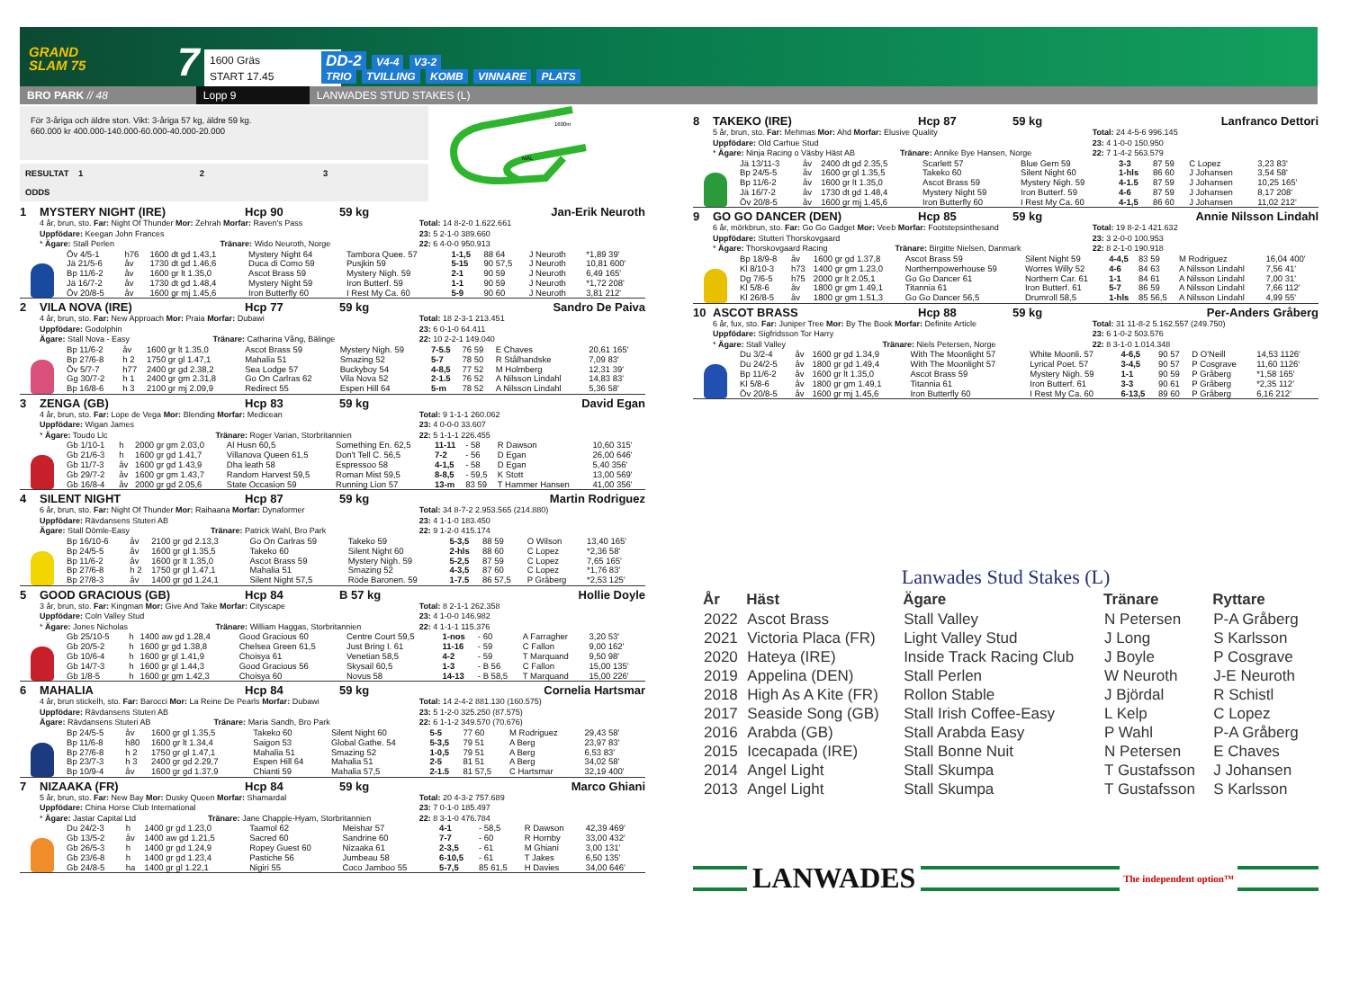GRAND
SLAM 75
7
1600 Gräs
START 17.45
DD-2 V4-4 V3-2
TRIO TVILLING KOMB VINNARE PLATS
BRO PARK // 48
Lopp 9
LANWADES STUD STAKES (L)
För 3-åriga och äldre ston. Vikt: 3-åriga 57 kg, äldre 59 kg.
660.000 kr 400.000-140.000-60.000-40.000-20.000
RESULTAT 1 2 3
ODDS
1600m
MÅL
1 MYSTERY NIGHT (IRE) Hcp 90 59 kg Jan-Erik Neuroth
4 år, brun, sto. Far: Night Of Thunder Mor: Zehrah Morfar: Raven's Pass
Uppfödare: Keegan John Frances
* Ägare: Stall Perlen Tränare: Wido Neuroth, Norge
Total: 14 8-2-0 1.622.661
23: 5 2-1-0 389.660
22: 6 4-0-0 950.913
| Öv 4/5-1 | h76 | 1600 dt gd 1.43,1 | Mystery Night 64 | Tambora Quee. 57 | 1-1,5 | 88 64 | J Neuroth | *1,89 39' |
| Jä 21/5-6 | åv | 1730 dt gd 1.46,6 | Duca di Como 59 | Pusjkin 59 | 5-15 | 90 57,5 | J Neuroth | 10,81 600' |
| Bp 11/6-2 | åv | 1600 gr lt 1.35,0 | Ascot Brass 59 | Mystery Nigh. 59 | 2-1 | 90 59 | J Neuroth | 6,49 165' |
| Jä 16/7-2 | åv | 1730 dt gd 1.48,4 | Mystery Night 59 | Iron Butterf. 59 | 1-1 | 90 59 | J Neuroth | *1,72 208' |
| Öv 20/8-5 | åv | 1600 gr mj 1.45,6 | Iron Butterfly 60 | I Rest My Ca. 60 | 5-9 | 90 60 | J Neuroth | 3,81 212' |
2 VILA NOVA (IRE) Hcp 77 59 kg Sandro De Paiva
4 år, brun, sto. Far: New Approach Mor: Praia Morfar: Dubawi
Uppfödare: Godolphin
Ägare: Stall Nova - Easy Tränare: Catharina Vång, Bälinge
Total: 18 2-3-1 213.451
23: 6 0-1-0 64.411
22: 10 2-2-1 149.040
| Bp 11/6-2 | åv | 1600 gr lt 1.35,0 | Ascot Brass 59 | Mystery Nigh. 59 | 7-5.5 | 76 59 | E Chaves | 20,61 165' |
| Bp 27/6-8 | h 2 | 1750 gr gl 1.47,1 | Mahalia 51 | Smazing 52 | 5-7 | 78 50 | R Stålhandske | 7,09 83' |
| Öv 5/7-7 | h77 | 2400 gr gd 2.38,2 | Sea Lodge 57 | Buckyboy 54 | 4-8,5 | 77 52 | M Holmberg | 12,31 39' |
| Gg 30/7-2 | h 1 | 2400 gr gm 2.31,8 | Go On Carlras 62 | Vila Nova 52 | 2-1.5 | 76 52 | A Nilsson Lindahl | 14,83 83' |
| Bp 16/8-6 | h 3 | 2100 gr mj 2.09,9 | Redirect 55 | Espen Hill 64 | 5-m | 78 52 | A Nilsson Lindahl | 5,36 58' |
3 ZENGA (GB) Hcp 83 59 kg David Egan
4 år, brun, sto. Far: Lope de Vega Mor: Blending Morfar: Medicean
Uppfödare: Wigan James
* Ägare: Toudo Llc Tränare: Roger Varian, Storbritannien
Total: 9 1-1-1 260.062
23: 4 0-0-0 33.607
22: 5 1-1-1 226.455
| Gb 1/10-1 | h | 2000 gr gm 2.03,0 | Al Husn 60,5 | Something En. 62,5 | 11-11 | - 58 | R Dawson | 10,60 315' |
| Gb 21/6-3 | h | 1600 gr gd 1.41,7 | Villanova Queen 61,5 | Don't Tell C. 56,5 | 7-2 | - 56 | D Egan | 26,00 646' |
| Gb 11/7-3 | åv | 1600 gr gd 1.43,9 | Dha leath 58 | Espressoo 58 | 4-1,5 | - 58 | D Egan | 5,40 356' |
| Gb 29/7-2 | åv | 1600 gr gm 1.43,7 | Random Harvest 59,5 | Roman Mist 59,5 | 8-8,5 | - 59,5 | K Stott | 13,00 569' |
| Gb 16/8-4 | åv | 2000 gr gd 2.05,6 | State Occasion 59 | Running Lion 57 | 13-m | 83 59 | T Hammer Hansen | 41,00 356' |
4 SILENT NIGHT Hcp 87 59 kg Martin Rodriguez
6 år, brun, sto. Far: Night Of Thunder Mor: Raihaana Morfar: Dynaformer
Uppfödare: Rävdansens Stuteri AB
Ägare: Stall Dömle-Easy Tränare: Patrick Wahl, Bro Park
Total: 34 8-7-2 2.953.565 (214.880)
23: 4 1-1-0 183.450
22: 9 1-2-0 415.174
| Bp 16/10-6 | åv | 2100 gr gd 2.13,3 | Go On Carlras 59 | Takeko 59 | 5-3,5 | 88 59 | O Wilson | 13,40 165' |
| Bp 24/5-5 | åv | 1600 gr gl 1.35,5 | Takeko 60 | Silent Night 60 | 2-hls | 88 60 | C Lopez | *2,36 58' |
| Bp 11/6-2 | åv | 1600 gr lt 1.35,0 | Ascot Brass 59 | Mystery Nigh. 59 | 5-2,5 | 87 59 | C Lopez | 7,65 165' |
| Bp 27/6-8 | h 2 | 1750 gr gl 1.47,1 | Mahalia 51 | Smazing 52 | 4-3,5 | 87 60 | C Lopez | *1,76 83' |
| Bp 27/8-3 | åv | 1400 gr gd 1.24,1 | Silent Night 57,5 | Röde Baronen. 59 | 1-7.5 | 86 57,5 | P Gråberg | *2,53 125' |
5 GOOD GRACIOUS (GB) Hcp 84 B 57 kg Hollie Doyle
3 år, brun, sto. Far: Kingman Mor: Give And Take Morfar: Cityscape
Uppfödare: Coln Valley Stud
* Ägare: Jones Nicholas Tränare: William Haggas, Storbritannien
Total: 8 2-1-1 262.358
23: 4 1-0-0 146.982
22: 4 1-1-1 115.376
| Gb 25/10-5 | h | 1400 aw gd 1.28,4 | Good Gracious 60 | Centre Court 59,5 | 1-nos | - 60 | A Farragher | 3,20 53' |
| Gb 20/5-2 | h | 1600 gr gd 1.38,8 | Chelsea Green 61,5 | Just Bring I. 61 | 11-16 | - 59 | C Fallon | 9,00 162' |
| Gb 10/6-4 | h | 1600 gr gl 1.41,9 | Choisya 61 | Venetian 58,5 | 4-2 | - 59 | T Marquand | 9,50 98' |
| Gb 14/7-3 | h | 1600 gr gl 1.44,3 | Good Gracious 56 | Skysail 60,5 | 1-3 | - B 56 | C Fallon | 15,00 135' |
| Gb 1/8-5 | h | 1600 gr gm 1.42,3 | Choisya 60 | Novus 58 | 14-13 | - B 58,5 | T Marquand | 15,00 226' |
6 MAHALIA Hcp 84 59 kg Cornelia Hartsmar
4 år, brun stickelh, sto. Far: Barocci Mor: La Reine De Pearls Morfar: Dubawi
Uppfödare: Rävdansens Stuteri AB
Ägare: Rävdansens Stuteri AB Tränare: Maria Sandh, Bro Park
Total: 14 2-4-2 881.130 (160.575)
23: 5 1-2-0 325.250 (87.575)
22: 6 1-1-2 349.570 (70.676)
| Bp 24/5-5 | åv | 1600 gr gl 1.35,5 | Takeko 60 | Silent Night 60 | 5-5 | 77 60 | M Rodriguez | 29,43 58' |
| Bp 11/6-8 | h80 | 1600 gr lt 1.34,4 | Saigon 53 | Global Gathe. 54 | 5-3,5 | 79 51 | A Berg | 23,97 83' |
| Bp 27/6-8 | h 2 | 1750 gr gl 1.47,1 | Mahalia 51 | Smazing 52 | 1-0,5 | 79 51 | A Berg | 6,53 83' |
| Bp 23/7-3 | h 3 | 2400 gr gd 2.29,7 | Espen Hill 64 | Mahalia 51 | 2-5 | 81 51 | A Berg | 34,02 58' |
| Bp 10/9-4 | åv | 1600 gr gd 1.37,9 | Chianti 59 | Mahalia 57,5 | 2-1.5 | 81 57,5 | C Hartsmar | 32,19 400' |
7 NIZAAKA (FR) Hcp 84 59 kg Marco Ghiani
5 år, brun, sto. Far: New Bay Mor: Dusky Queen Morfar: Shamardal
Uppfödare: China Horse Club International
* Ägare: Jastar Capital Ltd Tränare: Jane Chapple-Hyam, Storbritannien
Total: 20 4-3-2 757.689
23: 7 0-1-0 185.497
22: 8 3-1-0 476.784
| Du 24/2-3 | h | 1400 gr gd 1.23,0 | Taamol 62 | Meishar 57 | 4-1 | - 58,5 | R Dawson | 42,39 469' |
| Gb 13/5-2 | åv | 1400 aw gd 1.21,5 | Sacred 60 | Sandrine 60 | 7-7 | - 60 | R Hornby | 33,00 432' |
| Gb 26/5-3 | h | 1400 gr gd 1.24,9 | Ropey Guest 60 | Nizaaka 61 | 2-3,5 | - 61 | M Ghiani | 3,00 131' |
| Gb 23/6-8 | h | 1400 gr gd 1.23,4 | Pastiche 56 | Jumbeau 58 | 6-10,5 | - 61 | T Jakes | 6,50 135' |
| Gb 24/8-5 | ha | 1400 gr gl 1.22,1 | Nigiri 55 | Coco Jamboo 55 | 5-7,5 | 85 61,5 | H Davies | 34,00 646' |
8 TAKEKO (IRE) Hcp 87 59 kg Lanfranco Dettori
5 år, brun, sto. Far: Mehmas Mor: Ahd Morfar: Elusive Quality
Uppfödare: Old Carhue Stud
* Ägare: Ninja Racing o Väsby Häst AB Tränare: Annike Bye Hansen, Norge
Total: 24 4-5-6 996.145
23: 4 1-0-0 150.950
22: 7 1-4-2 563.579
| Jä 13/11-3 | åv | 2400 dt gd 2.35,5 | Scarlett 57 | Blue Gem 59 | 3-3 | 87 59 | C Lopez | 3,23 83' |
| Bp 24/5-5 | åv | 1600 gr gl 1.35,5 | Takeko 60 | Silent Night 60 | 1-hls | 86 60 | J Johansen | 3,54 58' |
| Bp 11/6-2 | åv | 1600 gr lt 1.35,0 | Ascot Brass 59 | Mystery Nigh. 59 | 4-1.5 | 87 59 | J Johansen | 10,25 165' |
| Jä 16/7-2 | åv | 1730 dt gd 1.48,4 | Mystery Night 59 | Iron Butterf. 59 | 4-6 | 87 59 | J Johansen | 8,17 208' |
| Öv 20/8-5 | åv | 1600 gr mj 1.45,6 | Iron Butterfly 60 | I Rest My Ca. 60 | 4-1,5 | 86 60 | J Johansen | 11,02 212' |
9 GO GO DANCER (DEN) Hcp 85 59 kg Annie Nilsson Lindahl
6 år, mörkbrun, sto. Far: Go Go Gadget Mor: Veeb Morfar: Footstepsinthesand
Uppfödare: Stutteri Thorskovgaard
* Ägare: Thorskovgaard Racing Tränare: Birgitte Nielsen, Danmark
Total: 19 8-2-1 421.632
23: 3 2-0-0 100.953
22: 8 2-1-0 190.918
| Bp 18/9-8 | åv | 1600 gr gd 1.37,8 | Ascot Brass 59 | Silent Night 59 | 4-4,5 | 83 59 | M Rodriguez | 16,04 400' |
| Kl 8/10-3 | h73 | 1400 gr gm 1.23,0 | Northernpowerhouse 59 | Worres Willy 52 | 4-6 | 84 63 | A Nilsson Lindahl | 7,56 41' |
| Dg 7/6-5 | h75 | 2000 gr lt 2.05,1 | Go Go Dancer 61 | Northern Car. 61 | 1-1 | 84 61 | A Nilsson Lindahl | 7,00 31' |
| Kl 5/8-6 | åv | 1800 gr gm 1.49,1 | Titannia 61 | Iron Butterf. 61 | 5-7 | 86 59 | A Nilsson Lindahl | 7,66 112' |
| Kl 26/8-5 | åv | 1800 gr gm 1.51,3 | Go Go Dancer 56,5 | Drumroll 58,5 | 1-hls | 85 56,5 | A Nilsson Lindahl | 4,99 55' |
10 ASCOT BRASS Hcp 88 59 kg Per-Anders Gråberg
6 år, fux, sto. Far: Juniper Tree Mor: By The Book Morfar: Definite Article
Uppfödare: Sigfridsson Tor Harry
* Ägare: Stall Valley Tränare: Niels Petersen, Norge
Total: 31 11-8-2 5.162.557 (249.750)
23: 6 1-0-2 503.576
22: 8 3-1-0 1.014.348
| Du 3/2-4 | åv | 1600 gr gd 1.34,9 | With The Moonlight 57 | White Moonli. 57 | 4-6,5 | 90 57 | D O'Neill | 14,53 1126' |
| Du 24/2-5 | åv | 1800 gr gd 1.49,4 | With The Moonlight 57 | Lyrical Poet. 57 | 3-4,5 | 90 57 | P Cosgrave | 11,60 1126' |
| Bp 11/6-2 | åv | 1600 gr lt 1.35,0 | Ascot Brass 59 | Mystery Nigh. 59 | 1-1 | 90 59 | P Gråberg | *1,58 165' |
| Kl 5/8-6 | åv | 1800 gr gm 1.49,1 | Titannia 61 | Iron Butterf. 61 | 3-3 | 90 61 | P Gråberg | *2,35 112' |
| Öv 20/8-5 | åv | 1600 gr mj 1.45,6 | Iron Butterfly 60 | I Rest My Ca. 60 | 6-13,5 | 89 60 | P Gråberg | 6,16 212' |
Lanwades Stud Stakes (L)
| År | Häst | Ägare | Tränare | Ryttare |
| --- | --- | --- | --- | --- |
| 2022 | Ascot Brass | Stall Valley | N Petersen | P-A Gråberg |
| 2021 | Victoria Placa (FR) | Light Valley Stud | J Long | S Karlsson |
| 2020 | Hateya (IRE) | Inside Track Racing Club | J Boyle | P Cosgrave |
| 2019 | Appelina (DEN) | Stall Perlen | W Neuroth | J-E Neuroth |
| 2018 | High As A Kite (FR) | Rollon Stable | J Björdal | R Schistl |
| 2017 | Seaside Song (GB) | Stall Irish Coffee-Easy | L Kelp | C Lopez |
| 2016 | Arabda (GB) | Stall Arabda Easy | P Wahl | P-A Gråberg |
| 2015 | Icecapada (IRE) | Stall Bonne Nuit | N Petersen | E Chaves |
| 2014 | Angel Light | Stall Skumpa | T Gustafsson | J Johansen |
| 2013 | Angel Light | Stall Skumpa | T Gustafsson | S Karlsson |
LANWADES
The independent option™